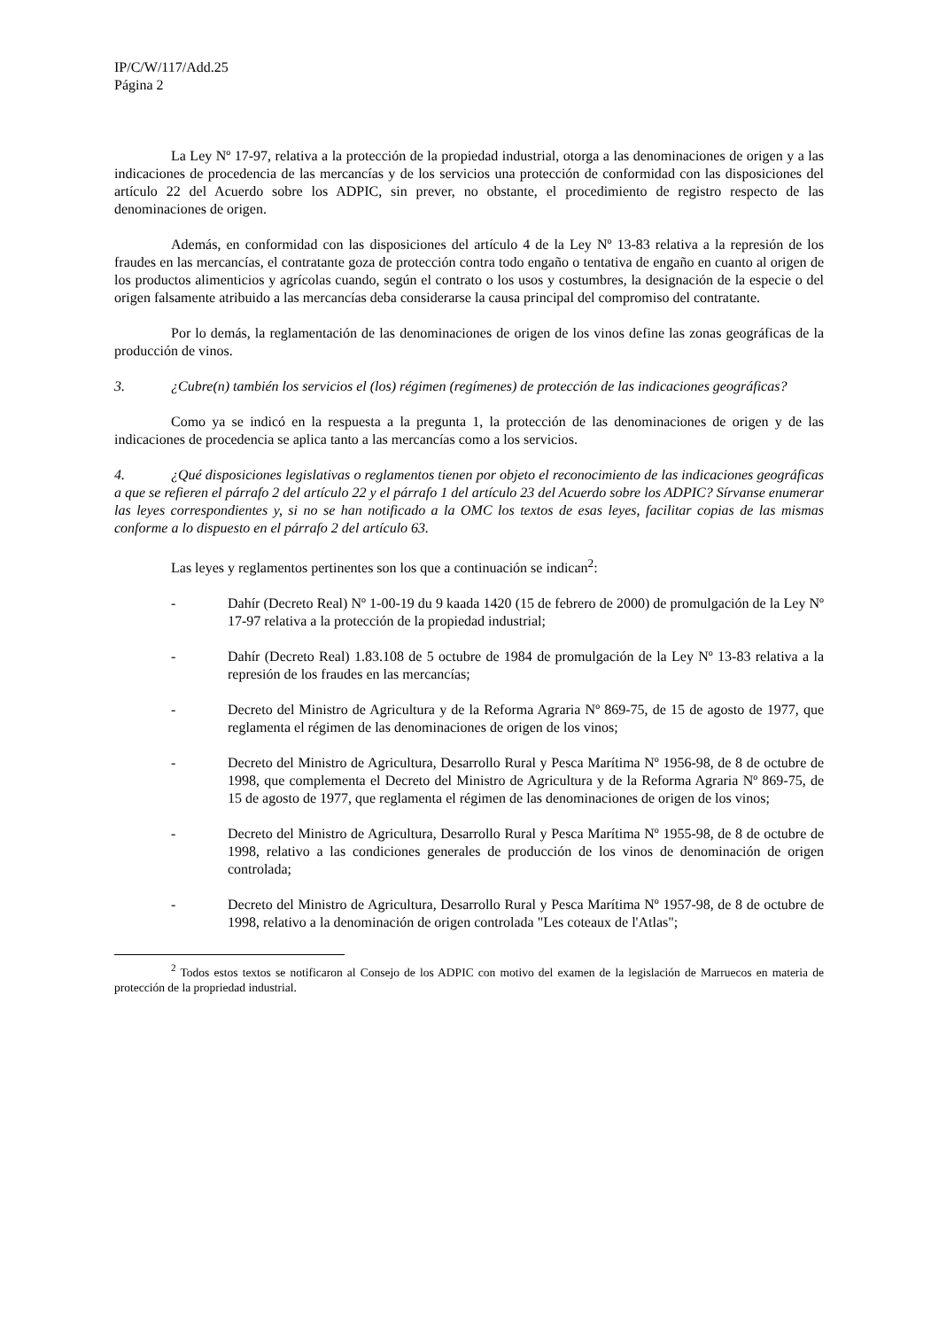IP/C/W/117/Add.25
Página 2
La Ley Nº 17-97, relativa a la protección de la propiedad industrial, otorga a las denominaciones de origen y a las indicaciones de procedencia de las mercancías y de los servicios una protección de conformidad con las disposiciones del artículo 22 del Acuerdo sobre los ADPIC, sin prever, no obstante, el procedimiento de registro respecto de las denominaciones de origen.
Además, en conformidad con las disposiciones del artículo 4 de la Ley Nº 13-83 relativa a la represión de los fraudes en las mercancías, el contratante goza de protección contra todo engaño o tentativa de engaño en cuanto al origen de los productos alimenticios y agrícolas cuando, según el contrato o los usos y costumbres, la designación de la especie o del origen falsamente atribuido a las mercancías deba considerarse la causa principal del compromiso del contratante.
Por lo demás, la reglamentación de las denominaciones de origen de los vinos define las zonas geográficas de la producción de vinos.
3. ¿Cubre(n) también los servicios el (los) régimen (regímenes) de protección de las indicaciones geográficas?
Como ya se indicó en la respuesta a la pregunta 1, la protección de las denominaciones de origen y de las indicaciones de procedencia se aplica tanto a las mercancías como a los servicios.
4. ¿Qué disposiciones legislativas o reglamentos tienen por objeto el reconocimiento de las indicaciones geográficas a que se refieren el párrafo 2 del artículo 22 y el párrafo 1 del artículo 23 del Acuerdo sobre los ADPIC? Sírvanse enumerar las leyes correspondientes y, si no se han notificado a la OMC los textos de esas leyes, facilitar copias de las mismas conforme a lo dispuesto en el párrafo 2 del artículo 63.
Las leyes y reglamentos pertinentes son los que a continuación se indican<sup>2</sup>:
- Dahír (Decreto Real) Nº 1-00-19 du 9 kaada 1420 (15 de febrero de 2000) de promulgación de la Ley Nº 17-97 relativa a la protección de la propiedad industrial;
- Dahír (Decreto Real) 1.83.108 de 5 octubre de 1984 de promulgación de la Ley Nº 13-83 relativa a la represión de los fraudes en las mercancías;
- Decreto del Ministro de Agricultura y de la Reforma Agraria Nº 869-75, de 15 de agosto de 1977, que reglamenta el régimen de las denominaciones de origen de los vinos;
- Decreto del Ministro de Agricultura, Desarrollo Rural y Pesca Marítima Nº 1956-98, de 8 de octubre de 1998, que complementa el Decreto del Ministro de Agricultura y de la Reforma Agraria Nº 869-75, de 15 de agosto de 1977, que reglamenta el régimen de las denominaciones de origen de los vinos;
- Decreto del Ministro de Agricultura, Desarrollo Rural y Pesca Marítima Nº 1955-98, de 8 de octubre de 1998, relativo a las condiciones generales de producción de los vinos de denominación de origen controlada;
- Decreto del Ministro de Agricultura, Desarrollo Rural y Pesca Marítima Nº 1957-98, de 8 de octubre de 1998, relativo a la denominación de origen controlada "Les coteaux de l'Atlas";
<sup>2</sup> Todos estos textos se notificaron al Consejo de los ADPIC con motivo del examen de la legislación de Marruecos en materia de protección de la propriedad industrial.